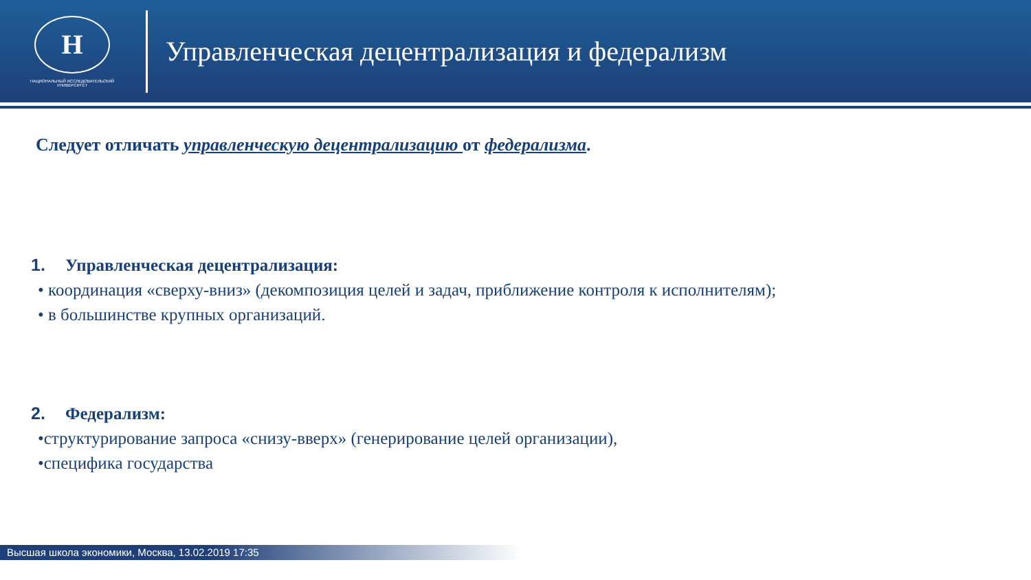Н
НАЦИОНАЛЬНЫЙ ИССЛЕДОВАТЕЛЬСКИЙ
УНИВЕРСИТЕТ
Управленческая децентрализация и федерализм
Следует отличать управленческую децентрализацию от федерализма.
1. Управленческая децентрализация:
• координация «сверху-вниз» (декомпозиция целей и задач, приближение контроля к исполнителям);
• в большинстве крупных организаций.
2. Федерализм:
•структурирование запроса «снизу-вверх» (генерирование целей организации),
•специфика государства
Высшая школа экономики, Москва, 13.02.2019 17:35